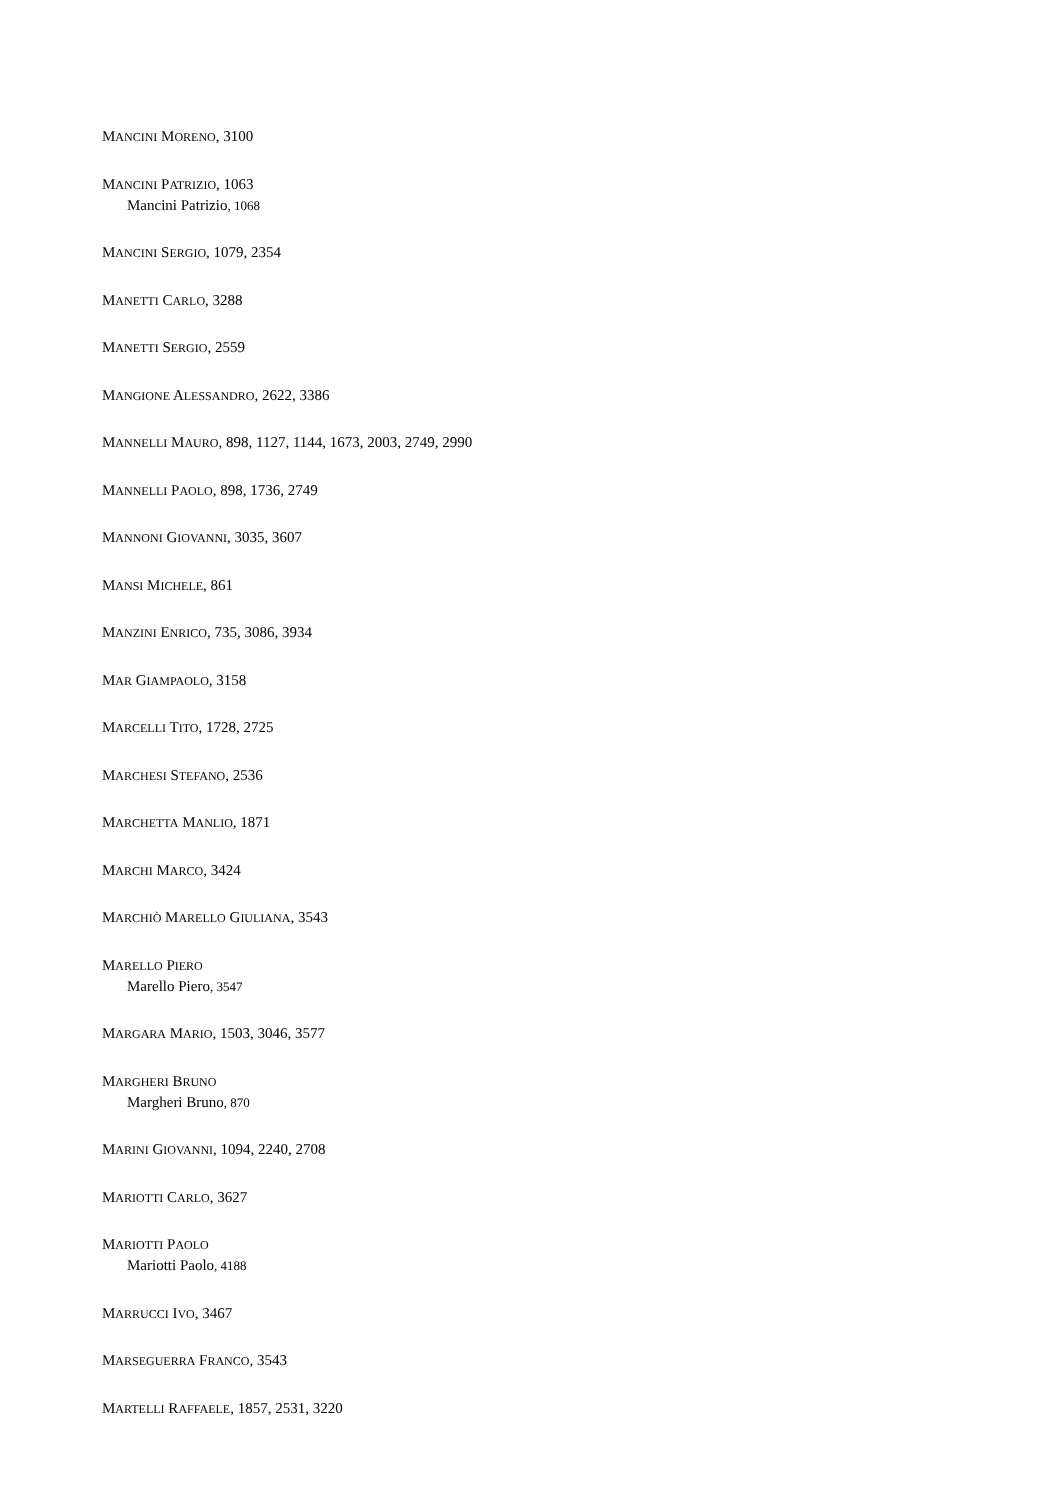MANCINI MORENO, 3100
MANCINI PATRIZIO, 1063
Mancini Patrizio, 1068
MANCINI SERGIO, 1079, 2354
MANETTI CARLO, 3288
MANETTI SERGIO, 2559
MANGIONE ALESSANDRO, 2622, 3386
MANNELLI MAURO, 898, 1127, 1144, 1673, 2003, 2749, 2990
MANNELLI PAOLO, 898, 1736, 2749
MANNONI GIOVANNI, 3035, 3607
MANSI MICHELE, 861
MANZINI ENRICO, 735, 3086, 3934
MAR GIAMPAOLO, 3158
MARCELLI TITO, 1728, 2725
MARCHESI STEFANO, 2536
MARCHETTA MANLIO, 1871
MARCHI MARCO, 3424
MARCHIÒ MARELLO GIULIANA, 3543
MARELLO PIERO
Marello Piero, 3547
MARGARA MARIO, 1503, 3046, 3577
MARGHERI BRUNO
Margheri Bruno, 870
MARINI GIOVANNI, 1094, 2240, 2708
MARIOTTI CARLO, 3627
MARIOTTI PAOLO
Mariotti Paolo, 4188
MARRUCCI IVO, 3467
MARSEGUERRA FRANCO, 3543
MARTELLI RAFFAELE, 1857, 2531, 3220